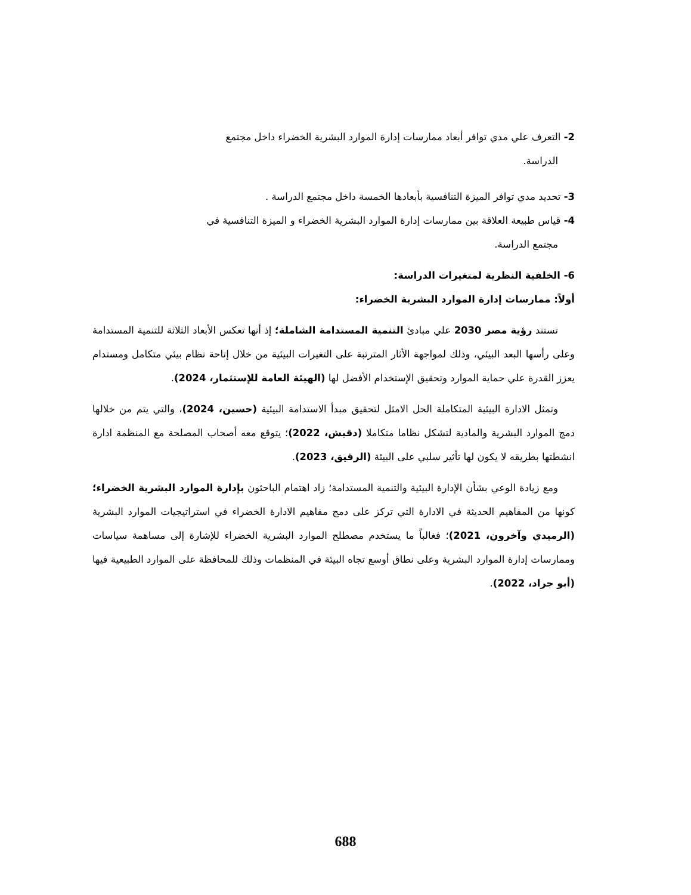2- التعرف علي مدي توافر أبعاد ممارسات إدارة الموارد البشرية الخضراء داخل مجتمع
الدراسة.
3- تحديد مدي توافر الميزة التنافسية بأبعادها الخمسة داخل مجتمع الدراسة .
4- قياس طبيعة العلاقة بين ممارسات إدارة الموارد البشرية الخضراء و الميزة التنافسية في
مجتمع الدراسة.
6- الخلفية النظرية لمتغيرات الدراسة:
أولاً: ممارسات إدارة الموارد البشرية الخضراء:
تستند رؤية مصر 2030 علي مبادئ التنمية المستدامة الشاملة؛ إذ أنها تعكس الأبعاد الثلاثة للتنمية المستدامة وعلى رأسها البعد البيئي، وذلك لمواجهة الأثار المترتبة على التغيرات البيئية من خلال إتاحة نظام بيئي متكامل ومستدام يعزز القدرة علي حماية الموارد وتحقيق الإستخدام الأفضل لها (الهيئة العامة للإستثمار، 2024).
وتمثل الادارة البيئية المتكاملة الحل الامثل لتحقيق مبدأ الاستدامة البيئية (حسين، 2024)، والتي يتم من خلالها دمج الموارد البشرية والمادية لتشكل نظاما متكاملا (دقيش، 2022)؛ يتوقع معه أصحاب المصلحة مع المنظمة ادارة انشطتها بطريقه لا يكون لها تأثير سلبي على البيئة (الرقيق، 2023).
ومع زيادة الوعي بشأن الإدارة البيئية والتنمية المستدامة؛ زاد اهتمام الباحثون بإدارة الموارد البشرية الخضراء؛ كونها من المفاهيم الحديثة في الادارة التي تركز على دمج مفاهيم الادارة الخضراء في استراتيجيات الموارد البشرية (الرميدي وآخرون، 2021)؛ فغالباً ما يستخدم مصطلح الموارد البشرية الخضراء للإشارة إلى مساهمة سياسات وممارسات إدارة الموارد البشرية وعلى نطاق أوسع تجاه البيئة في المنظمات وذلك للمحافظة على الموارد الطبيعية فيها (أبو جراد، 2022).
688